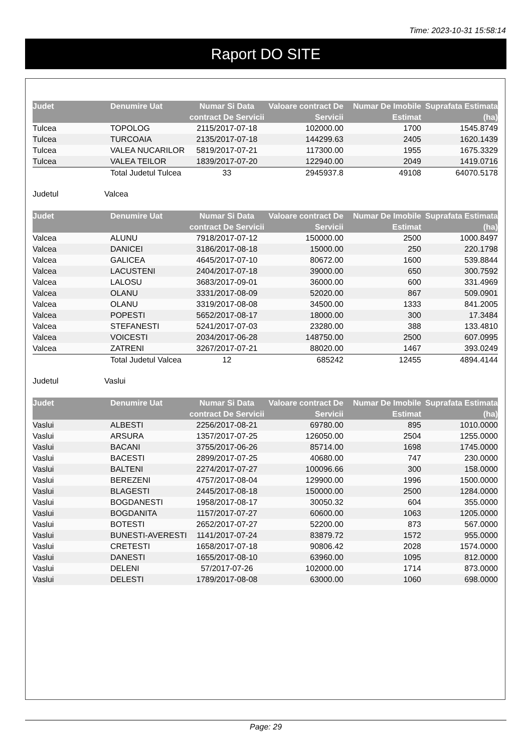Time: 2023-10-31 15:58:14
Raport DO SITE
| Judet | Denumire Uat | Numar Si Data contract De Servicii | Valoare contract De Servicii | Numar De Imobile Estimat | Suprafata Estimata (ha) |
| --- | --- | --- | --- | --- | --- |
| Tulcea | TOPOLOG | 2115/2017-07-18 | 102000.00 | 1700 | 1545.8749 |
| Tulcea | TURCOAIA | 2135/2017-07-18 | 144299.63 | 2405 | 1620.1439 |
| Tulcea | VALEA NUCARILOR | 5819/2017-07-21 | 117300.00 | 1955 | 1675.3329 |
| Tulcea | VALEA TEILOR | 1839/2017-07-20 | 122940.00 | 2049 | 1419.0716 |
| | Total Judetul Tulcea | 33 | 2945937.8 | 49108 | 64070.5178 |
Judetul Valcea
| Judet | Denumire Uat | Numar Si Data contract De Servicii | Valoare contract De Servicii | Numar De Imobile Estimat | Suprafata Estimata (ha) |
| --- | --- | --- | --- | --- | --- |
| Valcea | ALUNU | 7918/2017-07-12 | 150000.00 | 2500 | 1000.8497 |
| Valcea | DANICEI | 3186/2017-08-18 | 15000.00 | 250 | 220.1798 |
| Valcea | GALICEA | 4645/2017-07-10 | 80672.00 | 1600 | 539.8844 |
| Valcea | LACUSTENI | 2404/2017-07-18 | 39000.00 | 650 | 300.7592 |
| Valcea | LALOSU | 3683/2017-09-01 | 36000.00 | 600 | 331.4969 |
| Valcea | OLANU | 3331/2017-08-09 | 52020.00 | 867 | 509.0901 |
| Valcea | OLANU | 3319/2017-08-08 | 34500.00 | 1333 | 841.2005 |
| Valcea | POPESTI | 5652/2017-08-17 | 18000.00 | 300 | 17.3484 |
| Valcea | STEFANESTI | 5241/2017-07-03 | 23280.00 | 388 | 133.4810 |
| Valcea | VOICESTI | 2034/2017-06-28 | 148750.00 | 2500 | 607.0995 |
| Valcea | ZATRENI | 3267/2017-07-21 | 88020.00 | 1467 | 393.0249 |
| | Total Judetul Valcea | 12 | 685242 | 12455 | 4894.4144 |
Judetul Vaslui
| Judet | Denumire Uat | Numar Si Data contract De Servicii | Valoare contract De Servicii | Numar De Imobile Estimat | Suprafata Estimata (ha) |
| --- | --- | --- | --- | --- | --- |
| Vaslui | ALBESTI | 2256/2017-08-21 | 69780.00 | 895 | 1010.0000 |
| Vaslui | ARSURA | 1357/2017-07-25 | 126050.00 | 2504 | 1255.0000 |
| Vaslui | BACANI | 3755/2017-06-26 | 85714.00 | 1698 | 1745.0000 |
| Vaslui | BACESTI | 2899/2017-07-25 | 40680.00 | 747 | 230.0000 |
| Vaslui | BALTENI | 2274/2017-07-27 | 100096.66 | 300 | 158.0000 |
| Vaslui | BEREZENI | 4757/2017-08-04 | 129900.00 | 1996 | 1500.0000 |
| Vaslui | BLAGESTI | 2445/2017-08-18 | 150000.00 | 2500 | 1284.0000 |
| Vaslui | BOGDANESTI | 1958/2017-08-17 | 30050.32 | 604 | 355.0000 |
| Vaslui | BOGDANITA | 1157/2017-07-27 | 60600.00 | 1063 | 1205.0000 |
| Vaslui | BOTESTI | 2652/2017-07-27 | 52200.00 | 873 | 567.0000 |
| Vaslui | BUNESTI-AVERESTI | 1141/2017-07-24 | 83879.72 | 1572 | 955.0000 |
| Vaslui | CRETESTI | 1658/2017-07-18 | 90806.42 | 2028 | 1574.0000 |
| Vaslui | DANESTI | 1655/2017-08-10 | 63960.00 | 1095 | 812.0000 |
| Vaslui | DELENI | 57/2017-07-26 | 102000.00 | 1714 | 873.0000 |
| Vaslui | DELESTI | 1789/2017-08-08 | 63000.00 | 1060 | 698.0000 |
Page: 29